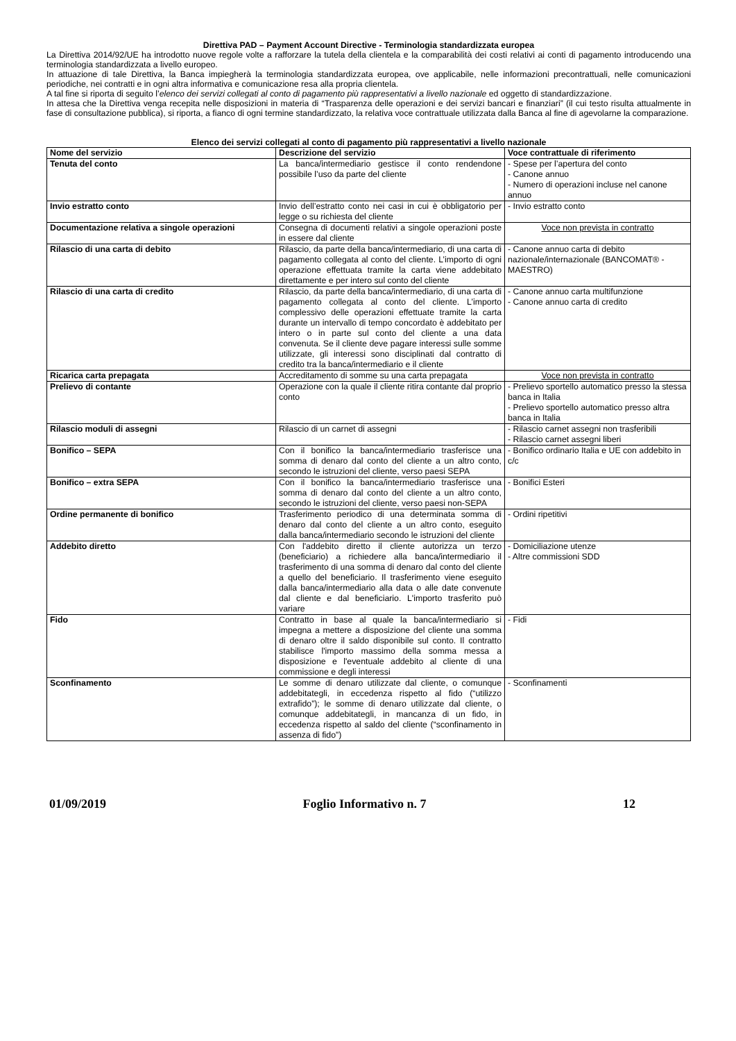Direttiva PAD – Payment Account Directive - Terminologia standardizzata europea
La Direttiva 2014/92/UE ha introdotto nuove regole volte a rafforzare la tutela della clientela e la comparabilità dei costi relativi ai conti di pagamento introducendo una terminologia standardizzata a livello europeo.
In attuazione di tale Direttiva, la Banca impiegherà la terminologia standardizzata europea, ove applicabile, nelle informazioni precontrattuali, nelle comunicazioni periodiche, nei contratti e in ogni altra informativa e comunicazione resa alla propria clientela.
A tal fine si riporta di seguito l’elenco dei servizi collegati al conto di pagamento più rappresentativi a livello nazionale ed oggetto di standardizzazione.
In attesa che la Direttiva venga recepita nelle disposizioni in materia di “Trasparenza delle operazioni e dei servizi bancari e finanziari” (il cui testo risulta attualmente in fase di consultazione pubblica), si riporta, a fianco di ogni termine standardizzato, la relativa voce contrattuale utilizzata dalla Banca al fine di agevolarne la comparazione.
Elenco dei servizi collegati al conto di pagamento più rappresentativi a livello nazionale
| Nome del servizio | Descrizione del servizio | Voce contrattuale di riferimento |
| --- | --- | --- |
| Tenuta del conto | La banca/intermediario gestisce il conto rendendone possibile l’uso da parte del cliente | - Spese per l’apertura del conto - Canone annuo - Numero di operazioni incluse nel canone annuo |
| Invio estratto conto | Invio dell’estratto conto nei casi in cui è obbligatorio per legge o su richiesta del cliente | - Invio estratto conto |
| Documentazione relativa a singole operazioni | Consegna di documenti relativi a singole operazioni poste in essere dal cliente | Voce non prevista in contratto |
| Rilascio di una carta di debito | Rilascio, da parte della banca/intermediario, di una carta di pagamento collegata al conto del cliente. L’importo di ogni operazione effettuata tramite la carta viene addebitato direttamente e per intero sul conto del cliente | - Canone annuo carta di debito nazionale/internazionale (BANCOMAT® - MAESTRO) |
| Rilascio di una carta di credito | Rilascio, da parte della banca/intermediario, di una carta di pagamento collegata al conto del cliente. L’importo complessivo delle operazioni effettuate tramite la carta durante un intervallo di tempo concordato è addebitato per intero o in parte sul conto del cliente a una data convenuta. Se il cliente deve pagare interessi sulle somme utilizzate, gli interessi sono disciplinati dal contratto di credito tra la banca/intermediario e il cliente | - Canone annuo carta multifunzione - Canone annuo carta di credito |
| Ricarica carta prepagata | Accreditamento di somme su una carta prepagata | Voce non prevista in contratto |
| Prelievo di contante | Operazione con la quale il cliente ritira contante dal proprio conto | - Prelievo sportello automatico presso la stessa banca in Italia - Prelievo sportello automatico presso altra banca in Italia |
| Rilascio moduli di assegni | Rilascio di un carnet di assegni | - Rilascio carnet assegni non trasferibili - Rilascio carnet assegni liberi |
| Bonifico – SEPA | Con il bonifico la banca/intermediario trasferisce una somma di denaro dal conto del cliente a un altro conto, secondo le istruzioni del cliente, verso paesi SEPA | - Bonifico ordinario Italia e UE con addebito in c/c |
| Bonifico – extra SEPA | Con il bonifico la banca/intermediario trasferisce una somma di denaro dal conto del cliente a un altro conto, secondo le istruzioni del cliente, verso paesi non-SEPA | - Bonifici Esteri |
| Ordine permanente di bonifico | Trasferimento periodico di una determinata somma di denaro dal conto del cliente a un altro conto, eseguito dalla banca/intermediario secondo le istruzioni del cliente | - Ordini ripetitivi |
| Addebito diretto | Con l'addebito diretto il cliente autorizza un terzo (beneficiario) a richiedere alla banca/intermediario il trasferimento di una somma di denaro dal conto del cliente a quello del beneficiario. Il trasferimento viene eseguito dalla banca/intermediario alla data o alle date convenute dal cliente e dal beneficiario. L'importo trasferito può variare | - Domiciliazione utenze - Altre commissioni SDD |
| Fido | Contratto in base al quale la banca/intermediario si impegna a mettere a disposizione del cliente una somma di denaro oltre il saldo disponibile sul conto. Il contratto stabilisce l'importo massimo della somma messa a disposizione e l'eventuale addebito al cliente di una commissione e degli interessi | - Fidi |
| Sconfinamento | Le somme di denaro utilizzate dal cliente, o comunque addebitategli, in eccedenza rispetto al fido (“utilizzo extrafido”); le somme di denaro utilizzate dal cliente, o comunque addebitategli, in mancanza di un fido, in eccedenza rispetto al saldo del cliente (“sconfinamento in assenza di fido”) | - Sconfinamenti |
01/09/2019 Foglio Informativo n. 7 12